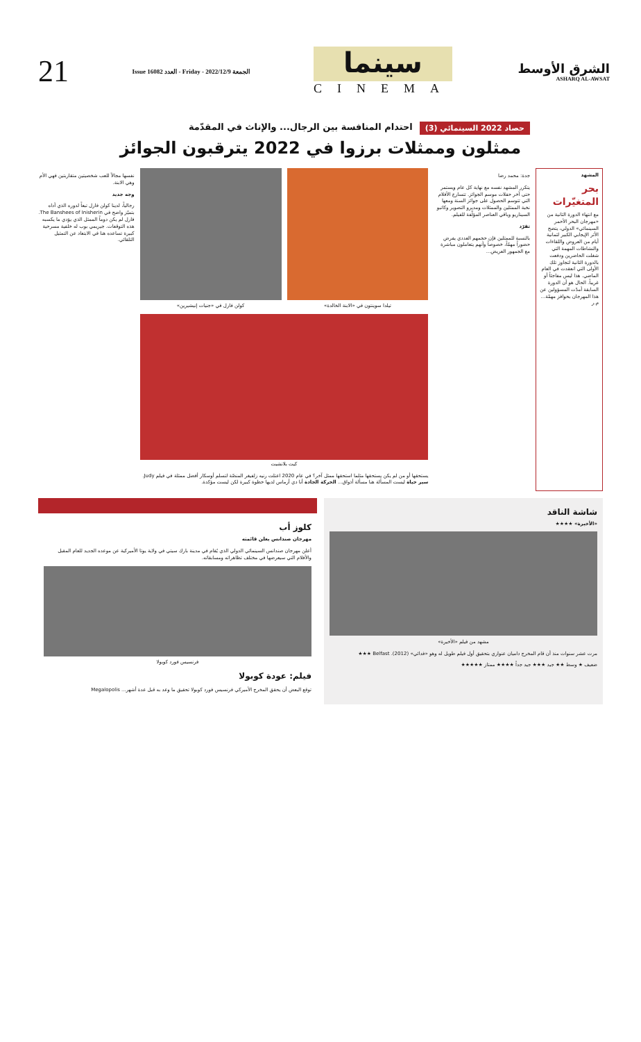21
Issue 16082 العدد - Friday - 2022/12/9 الجمعة
سينما
CINEMA
الشرق الأوسط
ASHARQ AL-AWSAT
حصاد 2022 السينمائي (3)
احتدام المنافسة بين الرجال... والإناث في المقدّمة
ممثلون وممثلات برزوا في 2022 يترقبون الجوائز
المشهد
بحر المتغيّرات
مع انتهاء الدورة الثانية من «مهرجان البحر الأحمر السينمائي» الدولي، يتضح الأثر الإيجابي الكبير لثمانية أيام من العروض واللقاءات والنشاطات المهمة التي شغلت الحاضرين ودفعت بالدورة الثانية لتجاوز تلك الأولى التي انعقدت في العام الماضي. هذا ليس مفاجئاً أو غريباً. الحال هو أن الدورة السابقة أمدّت المسؤولين عن هذا المهرجان بحوافز مهمّة... م.ر
جدة: محمد رضا
يتكرر المشهد نفسه مع نهاية كل عام ويستمر حتى آخر حفلات موسم الجوائز. تتسارع الأفلام التي تتوسم الحصول على جوائز السنة ومعها نخبة الممثلين والممثلات ومديرو التصوير وكاتبو السيناريو وباقي العناصر المؤلّفة للفيلم.
تفرّد
بالنسبة للممثلين فإن حجمهم العددي يفرض حضوراً مهمّاً، خصوصاً وأنهم يتعاملون مباشرة مع الجمهور العريض...
تيلدا سوينتون في «الابنة الخالدة»
كولن فارل في «جنيات إنيشيرين»
كيت بلانشيت
يستحقها أو من لم يكن يستحقها مثلما استحقها ممثل آخر؟ في عام 2020 اعتلت رنيه زلفيغر المنصّة لتسلم أوسكار أفضل ممثلة في فيلم Judy. سير حياة ليست المسألة هنا مسألة أذواق... الحركة الجادة أنا دي أرماس لديها حظوة كبيرة لكن ليست مؤكدة.
نفسها مجالاً للعب شخصيتين متقاربتين فهي الأم وهي الابنة.
وجه جديد
رجالياً، لدينا كولن فارل تبعاً لدوره الذي أداه بتميّز واضح في The Banshees of Inisherin. فارل لم يكن دوماً الممثل الذي يؤدي ما يكسبه هذه التوقعات. جيريمي بوب له خلفية مسرحية كبيرة تساعده هنا في الابتعاد عن التمثيل التلقائي.
شاشة الناقد
«الأخيرة» ★★★★
مشهد من فيلم «الأخيرة»
مرت عشر سنوات منذ أن قام المخرج داميان عنواري بتحقيق أول فيلم طويل له وهو «فدائي» (2012). Belfast ★★★
ضعيف ★ وسط ★★ جيد ★★★ جيد جداً ★★★★ ممتاز ★★★★★
كلوز أب
مهرجان صندانس يعلن قائمته
أعلن مهرجان صندانس السينمائي الدولي الذي يُقام في مدينة بارك سيتي في ولاية يوتا الأميركية عن موعده الجديد للعام المقبل والأفلام التي سيعرضها في مختلف تظاهراته ومسابقاته.
فرنسيس فورد كوبولا
فيلم: عودة كوبولا
توقع البعض أن يحقق المخرج الأميركي فرنسيس فورد كوبولا تحقيق ما وعد به قبل عدة أشهر... Megalopolis